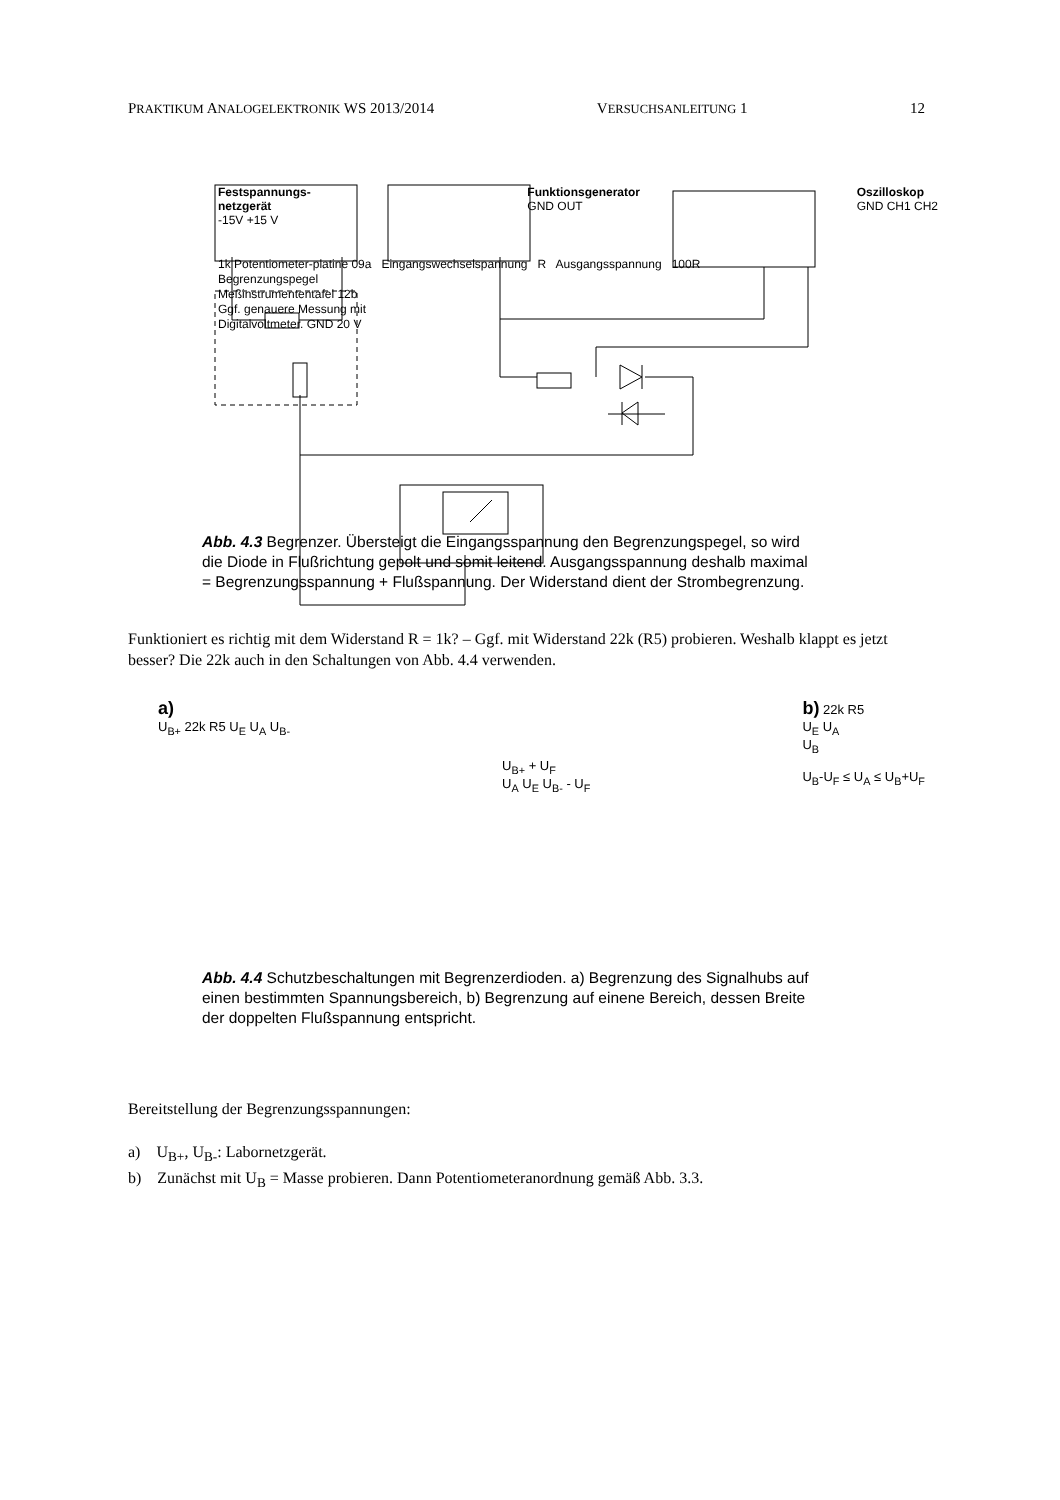PRAKTIKUM ANALOGELEKTRONIK WS 2013/2014 VERSUCHSANLEITUNG 1 12
Festspannungs-
netzgerät
-15V +15 V Funktionsgenerator
GND OUT Oszilloskop
GND CH1 CH2
1k Potentiometer-platine 09a Eingangswechselspannung R Ausgangsspannung 100R
Begrenzungspegel
Meßinstrumententafel 12b
Ggf. genauere Messung mit
Digitalvoltmeter. GND 20 V
Abb. 4.3 Begrenzer. Übersteigt die Eingangsspannung den Begrenzungspegel, so wird die Diode in Flußrichtung gepolt und somit leitend. Ausgangsspannung deshalb maximal = Begrenzungsspannung + Flußspannung. Der Widerstand dient der Strombegrenzung.
Funktioniert es richtig mit dem Widerstand R = 1k? – Ggf. mit Widerstand 22k (R5) probieren. Weshalb klappt es jetzt besser? Die 22k auch in den Schaltungen von Abb. 4.4 verwenden.
a)
U<sub>B+</sub> 22k R5 U<sub>E</sub> U<sub>A</sub> U<sub>B-</sub>
U<sub>B+</sub> + U<sub>F</sub>
U<sub>A</sub> U<sub>E</sub> U<sub>B-</sub> - U<sub>F</sub>
b) 22k R5
U<sub>E</sub> U<sub>A</sub>
U<sub>B</sub>
U<sub>B</sub>-U<sub>F</sub> ≤ U<sub>A</sub> ≤ U<sub>B</sub>+U<sub>F</sub>
Abb. 4.4 Schutzbeschaltungen mit Begrenzerdioden. a) Begrenzung des Signalhubs auf einen bestimmten Spannungsbereich, b) Begrenzung auf einene Bereich, dessen Breite der doppelten Flußspannung entspricht.
Bereitstellung der Begrenzungsspannungen:
a) U<sub>B+</sub>, U<sub>B-</sub>: Labornetzgerät.
b) Zunächst mit U<sub>B</sub> = Masse probieren. Dann Potentiometeranordnung gemäß Abb. 3.3.